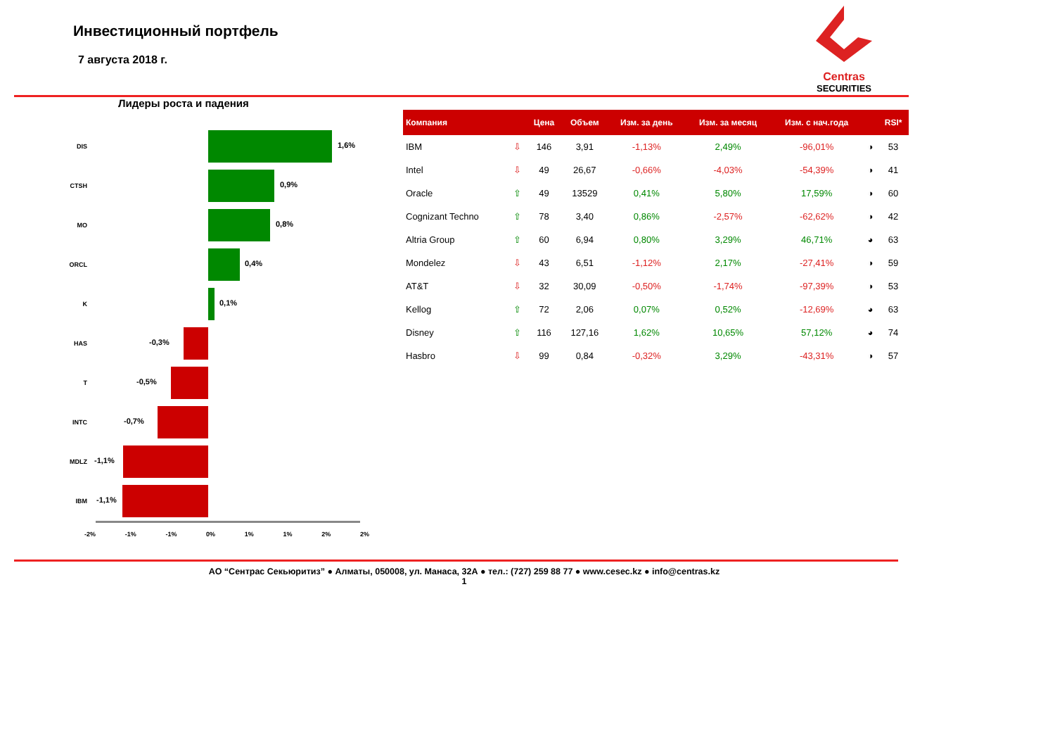Инвестиционный портфель
7 августа 2018 г.
Centras
SECURITIES
Лидеры роста и падения
DIS
1,6%
CTSH
0,9%
MO
0,8%
ORCL
0,4%
K
0,1%
HAS
-0,3%
T
-0,5%
INTC
-0,7%
MDLZ
-1,1%
IBM
-1,1%
-2% -1% -1% 0% 1% 1% 2% 2%
| Компания | | Цена | Объем | Изм. за день | Изм. за месяц | Изм. с нач.года | | RSI* |
| --- | --- | --- | --- | --- | --- | --- | --- | --- |
| IBM | ⇩ | 146 | 3,91 | -1,13% | 2,49% | -96,01% | ◑ | 53 |
| Intel | ⇩ | 49 | 26,67 | -0,66% | -4,03% | -54,39% | ◑ | 41 |
| Oracle | ⇧ | 49 | 13529 | 0,41% | 5,80% | 17,59% | ◑ | 60 |
| Cognizant Techno | ⇧ | 78 | 3,40 | 0,86% | -2,57% | -62,62% | ◑ | 42 |
| Altria Group | ⇧ | 60 | 6,94 | 0,80% | 3,29% | 46,71% | ◕ | 63 |
| Mondelez | ⇩ | 43 | 6,51 | -1,12% | 2,17% | -27,41% | ◑ | 59 |
| AT&T | ⇩ | 32 | 30,09 | -0,50% | -1,74% | -97,39% | ◑ | 53 |
| Kellog | ⇧ | 72 | 2,06 | 0,07% | 0,52% | -12,69% | ◕ | 63 |
| Disney | ⇧ | 116 | 127,16 | 1,62% | 10,65% | 57,12% | ◕ | 74 |
| Hasbro | ⇩ | 99 | 0,84 | -0,32% | 3,29% | -43,31% | ◑ | 57 |
АО “Сентрас Секьюритиз” ● Алматы, 050008, ул. Манаса, 32А ● тел.: (727) 259 88 77 ● www.cesec.kz ● info@centras.kz
1